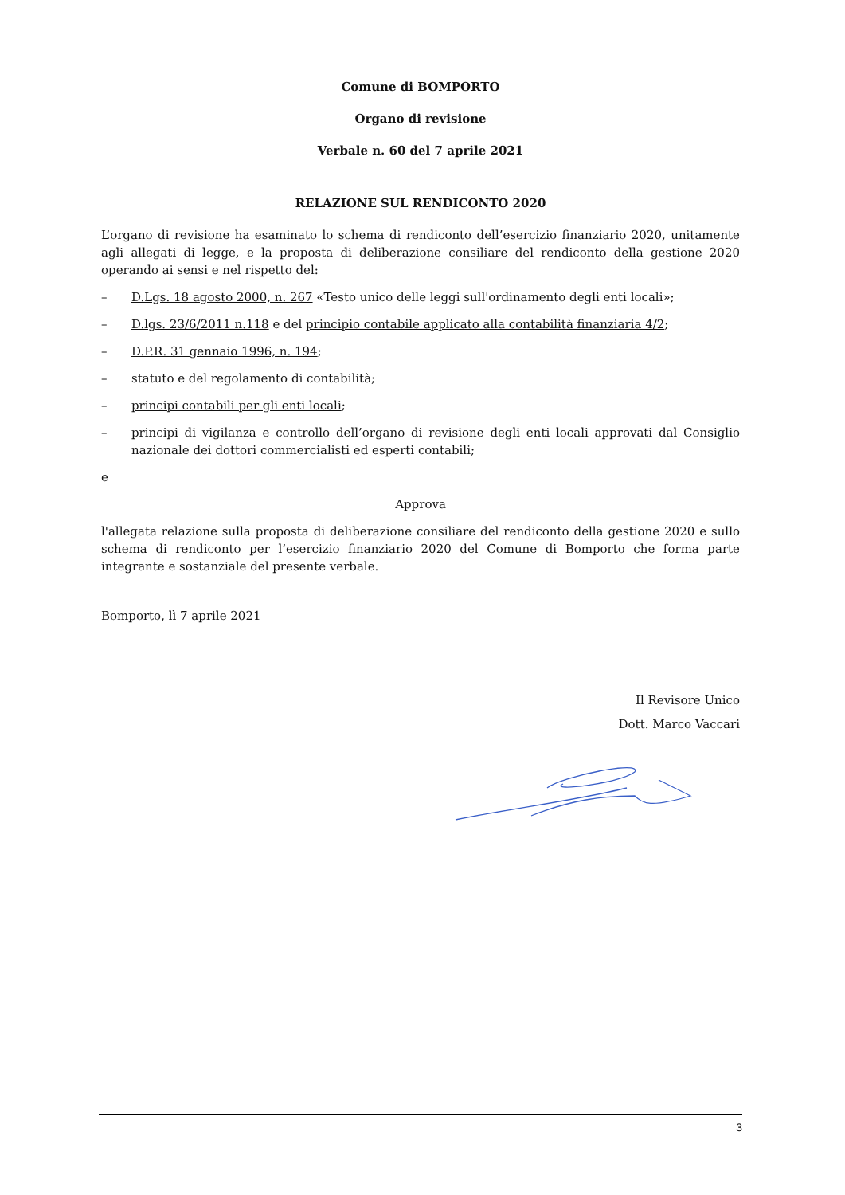Comune di BOMPORTO
Organo di revisione
Verbale n. 60 del 7 aprile 2021
RELAZIONE SUL RENDICONTO 2020
L’organo di revisione ha esaminato lo schema di rendiconto dell’esercizio finanziario 2020, unitamente agli allegati di legge, e la proposta di deliberazione consiliare del rendiconto della gestione 2020 operando ai sensi e nel rispetto del:
– D.Lgs. 18 agosto 2000, n. 267 «Testo unico delle leggi sull'ordinamento degli enti locali»;
– D.lgs. 23/6/2011 n.118 e del principio contabile applicato alla contabilità finanziaria 4/2;
– D.P.R. 31 gennaio 1996, n. 194;
– statuto e del regolamento di contabilità;
– principi contabili per gli enti locali;
– principi di vigilanza e controllo dell’organo di revisione degli enti locali approvati dal Consiglio nazionale dei dottori commercialisti ed esperti contabili;
e
Approva
l'allegata relazione sulla proposta di deliberazione consiliare del rendiconto della gestione 2020 e sullo schema di rendiconto per l’esercizio finanziario 2020 del Comune di Bomporto che forma parte integrante e sostanziale del presente verbale.
Bomporto, lì 7 aprile 2021
Il Revisore Unico
Dott. Marco Vaccari
3